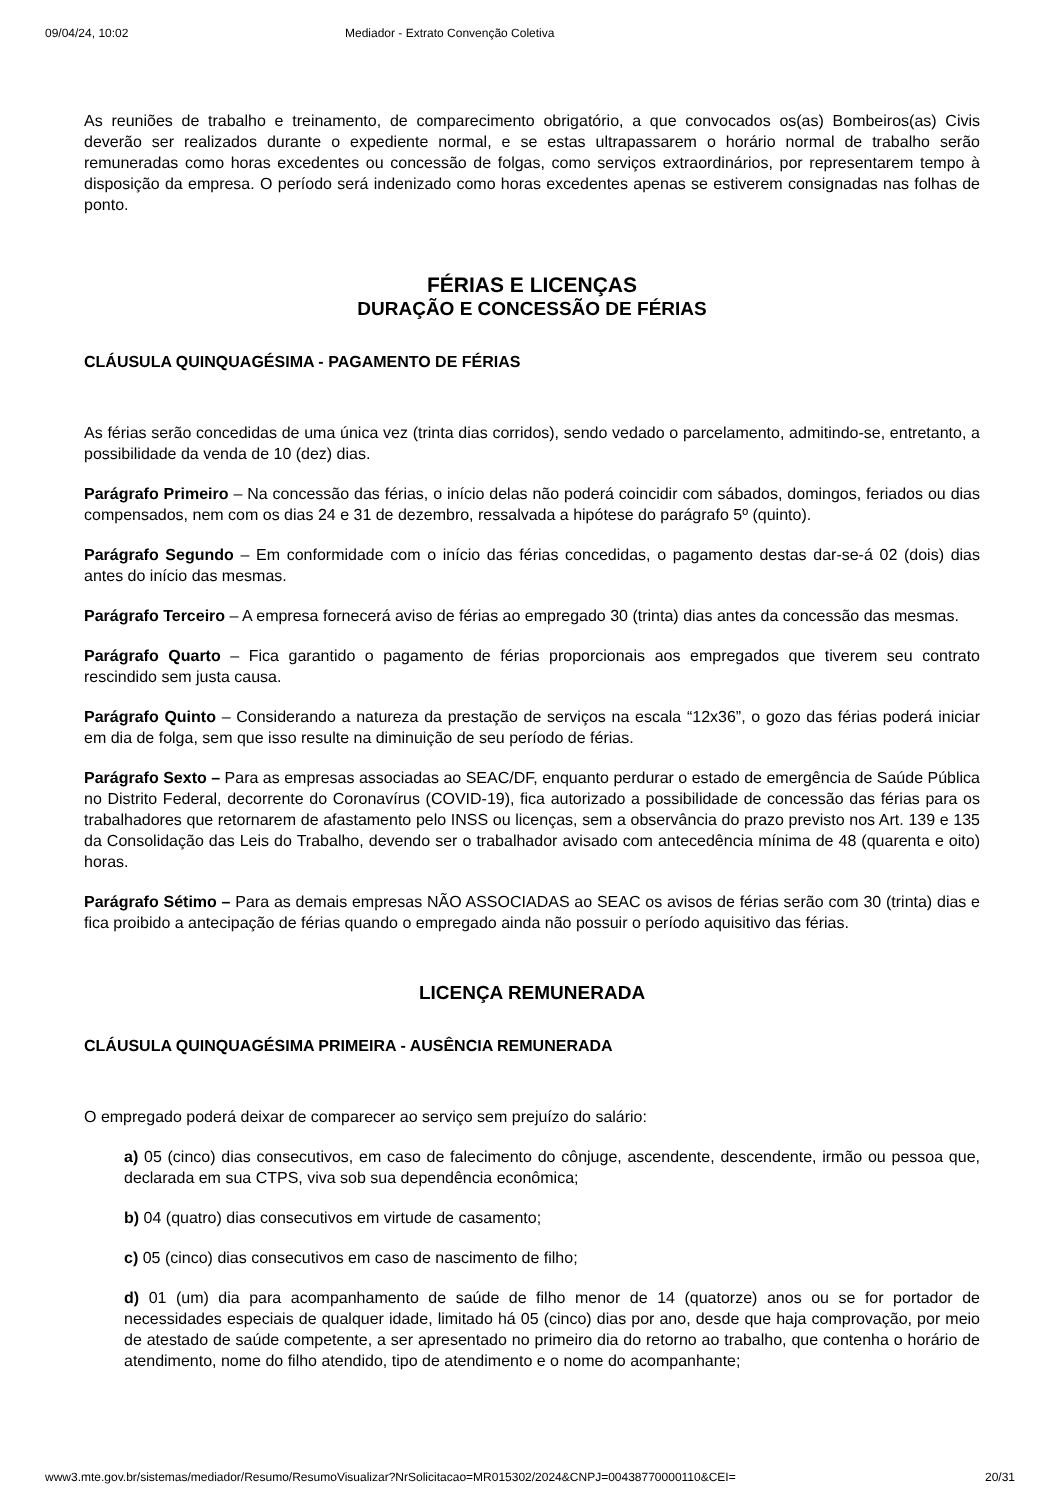09/04/24, 10:02 Mediador - Extrato Convenção Coletiva
As reuniões de trabalho e treinamento, de comparecimento obrigatório, a que convocados os(as) Bombeiros(as) Civis deverão ser realizados durante o expediente normal, e se estas ultrapassarem o horário normal de trabalho serão remuneradas como horas excedentes ou concessão de folgas, como serviços extraordinários, por representarem tempo à disposição da empresa. O período será indenizado como horas excedentes apenas se estiverem consignadas nas folhas de ponto.
FÉRIAS E LICENÇAS
DURAÇÃO E CONCESSÃO DE FÉRIAS
CLÁUSULA QUINQUAGÉSIMA - PAGAMENTO DE FÉRIAS
As férias serão concedidas de uma única vez (trinta dias corridos), sendo vedado o parcelamento, admitindo-se, entretanto, a possibilidade da venda de 10 (dez) dias.
Parágrafo Primeiro – Na concessão das férias, o início delas não poderá coincidir com sábados, domingos, feriados ou dias compensados, nem com os dias 24 e 31 de dezembro, ressalvada a hipótese do parágrafo 5º (quinto).
Parágrafo Segundo – Em conformidade com o início das férias concedidas, o pagamento destas dar-se-á 02 (dois) dias antes do início das mesmas.
Parágrafo Terceiro – A empresa fornecerá aviso de férias ao empregado 30 (trinta) dias antes da concessão das mesmas.
Parágrafo Quarto – Fica garantido o pagamento de férias proporcionais aos empregados que tiverem seu contrato rescindido sem justa causa.
Parágrafo Quinto – Considerando a natureza da prestação de serviços na escala “12x36”, o gozo das férias poderá iniciar em dia de folga, sem que isso resulte na diminuição de seu período de férias.
Parágrafo Sexto – Para as empresas associadas ao SEAC/DF, enquanto perdurar o estado de emergência de Saúde Pública no Distrito Federal, decorrente do Coronavírus (COVID-19), fica autorizado a possibilidade de concessão das férias para os trabalhadores que retornarem de afastamento pelo INSS ou licenças, sem a observância do prazo previsto nos Art. 139 e 135 da Consolidação das Leis do Trabalho, devendo ser o trabalhador avisado com antecedência mínima de 48 (quarenta e oito) horas.
Parágrafo Sétimo – Para as demais empresas NÃO ASSOCIADAS ao SEAC os avisos de férias serão com 30 (trinta) dias e fica proibido a antecipação de férias quando o empregado ainda não possuir o período aquisitivo das férias.
LICENÇA REMUNERADA
CLÁUSULA QUINQUAGÉSIMA PRIMEIRA - AUSÊNCIA REMUNERADA
O empregado poderá deixar de comparecer ao serviço sem prejuízo do salário:
a) 05 (cinco) dias consecutivos, em caso de falecimento do cônjuge, ascendente, descendente, irmão ou pessoa que, declarada em sua CTPS, viva sob sua dependência econômica;
b) 04 (quatro) dias consecutivos em virtude de casamento;
c) 05 (cinco) dias consecutivos em caso de nascimento de filho;
d) 01 (um) dia para acompanhamento de saúde de filho menor de 14 (quatorze) anos ou se for portador de necessidades especiais de qualquer idade, limitado há 05 (cinco) dias por ano, desde que haja comprovação, por meio de atestado de saúde competente, a ser apresentado no primeiro dia do retorno ao trabalho, que contenha o horário de atendimento, nome do filho atendido, tipo de atendimento e o nome do acompanhante;
www3.mte.gov.br/sistemas/mediador/Resumo/ResumoVisualizar?NrSolicitacao=MR015302/2024&CNPJ=00438770000110&CEI= 20/31